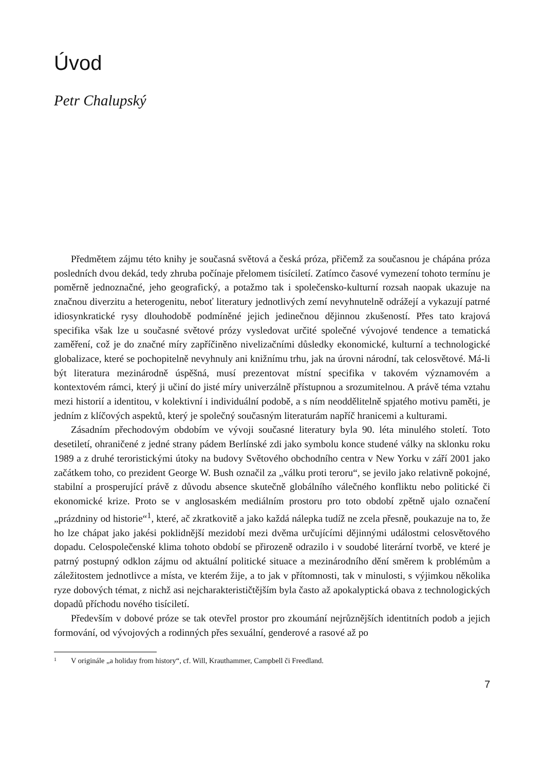Úvod
Petr Chalupský
Předmětem zájmu této knihy je současná světová a česká próza, přičemž za současnou je chápána próza posledních dvou dekád, tedy zhruba počínaje přelomem tisíciletí. Zatímco časové vymezení tohoto termínu je poměrně jednoznačné, jeho geografický, a potažmo tak i společensko-kulturní rozsah naopak ukazuje na značnou diverzitu a heterogenitu, neboť literatury jednotlivých zemí nevyhnutelně odrážejí a vykazují patrné idiosynkratické rysy dlouhodobě podmíněné jejich jedinečnou dějinnou zkušeností. Přes tato krajová specifika však lze u současné světové prózy vysledovat určité společné vývojové tendence a tematická zaměření, což je do značné míry zapříčiněno nivelizačními důsledky ekonomické, kulturní a technologické globalizace, které se pochopitelně nevyhnuly ani knižnímu trhu, jak na úrovni národní, tak celosvětové. Má-li být literatura mezinárodně úspěšná, musí prezentovat místní specifika v takovém významovém a kontextovém rámci, který ji učiní do jisté míry univerzálně přístupnou a srozumitelnou. A právě téma vztahu mezi historií a identitou, v kolektivní i individuální podobě, a s ním neoddělitelně spjatého motivu paměti, je jedním z klíčových aspektů, který je společný současným literaturám napříč hranicemi a kulturami.
Zásadním přechodovým obdobím ve vývoji současné literatury byla 90. léta minulého století. Toto desetiletí, ohraničené z jedné strany pádem Berlínské zdi jako symbolu konce studené války na sklonku roku 1989 a z druhé teroristickými útoky na budovy Světového obchodního centra v New Yorku v září 2001 jako začátkem toho, co prezident George W. Bush označil za „válku proti teroru“, se jevilo jako relativně pokojné, stabilní a prosperující právě z důvodu absence skutečně globálního válečného konfliktu nebo politické či ekonomické krize. Proto se v anglosaském mediálním prostoru pro toto období zpětně ujalo označení „prázdniny od historie“<sup>1</sup>, které, ač zkratkovitě a jako každá nálepka tudíž ne zcela přesně, poukazuje na to, že ho lze chápat jako jakési poklidnější mezidobí mezi dvěma určujícími dějinnými událostmi celosvětového dopadu. Celospolečenské klima tohoto období se přirozeně odrazilo i v soudobé literární tvorbě, ve které je patrný postupný odklon zájmu od aktuální politické situace a mezinárodního dění směrem k problémům a záležitostem jednotlivce a místa, ve kterém žije, a to jak v přítomnosti, tak v minulosti, s výjimkou několika ryze dobových témat, z nichž asi nejcharakterističtějším byla často až apokalyptická obava z technologických dopadů příchodu nového tisíciletí.
Především v dobové próze se tak otevřel prostor pro zkoumání nejrůznějších identitních podob a jejich formování, od vývojových a rodinných přes sexuální, genderové a rasové až po
<sup>1</sup> V originále „a holiday from history“, cf. Will, Krauthammer, Campbell či Freedland.
7